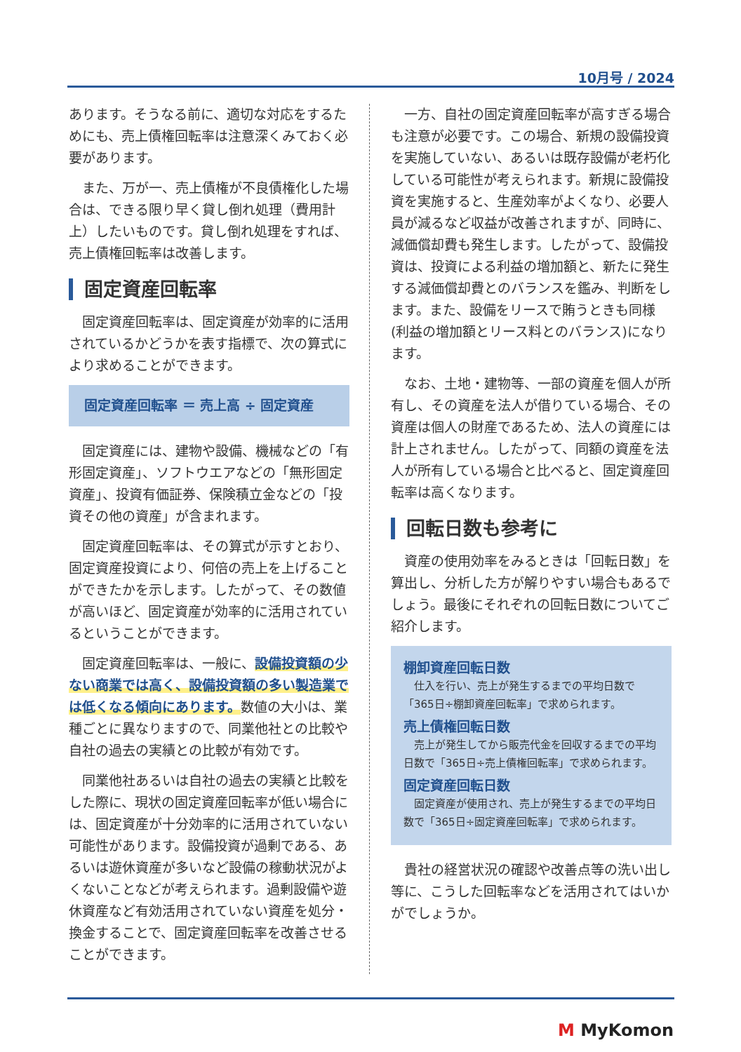10月号 / 2024
あります。そうなる前に、適切な対応をするためにも、売上債権回転率は注意深くみておく必要があります。
また、万が一、売上債権が不良債権化した場合は、できる限り早く貸し倒れ処理（費用計上）したいものです。貸し倒れ処理をすれば、売上債権回転率は改善します。
固定資産回転率
固定資産回転率は、固定資産が効率的に活用されているかどうかを表す指標で、次の算式により求めることができます。
固定資産回転率 ＝ 売上高 ÷ 固定資産
固定資産には、建物や設備、機械などの「有形固定資産」、ソフトウエアなどの「無形固定資産」、投資有価証券、保険積立金などの「投資その他の資産」が含まれます。
固定資産回転率は、その算式が示すとおり、固定資産投資により、何倍の売上を上げることができたかを示します。したがって、その数値が高いほど、固定資産が効率的に活用されているということができます。
固定資産回転率は、一般に、設備投資額の少ない商業では高く、設備投資額の多い製造業では低くなる傾向にあります。数値の大小は、業種ごとに異なりますので、同業他社との比較や自社の過去の実績との比較が有効です。
同業他社あるいは自社の過去の実績と比較をした際に、現状の固定資産回転率が低い場合には、固定資産が十分効率的に活用されていない可能性があります。設備投資が過剰である、あるいは遊休資産が多いなど設備の稼動状況がよくないことなどが考えられます。過剰設備や遊休資産など有効活用されていない資産を処分・換金することで、固定資産回転率を改善させることができます。
一方、自社の固定資産回転率が高すぎる場合も注意が必要です。この場合、新規の設備投資を実施していない、あるいは既存設備が老朽化している可能性が考えられます。新規に設備投資を実施すると、生産効率がよくなり、必要人員が減るなど収益が改善されますが、同時に、減価償却費も発生します。したがって、設備投資は、投資による利益の増加額と、新たに発生する減価償却費とのバランスを鑑み、判断をします。また、設備をリースで賄うときも同様(利益の増加額とリース料とのバランス)になります。
なお、土地・建物等、一部の資産を個人が所有し、その資産を法人が借りている場合、その資産は個人の財産であるため、法人の資産には計上されません。したがって、同額の資産を法人が所有している場合と比べると、固定資産回転率は高くなります。
回転日数も参考に
資産の使用効率をみるときは「回転日数」を算出し、分析した方が解りやすい場合もあるでしょう。最後にそれぞれの回転日数についてご紹介します。
棚卸資産回転日数
仕入を行い、売上が発生するまでの平均日数で「365日÷棚卸資産回転率」で求められます。
売上債権回転日数
売上が発生してから販売代金を回収するまでの平均日数で「365日÷売上債権回転率」で求められます。
固定資産回転日数
固定資産が使用され、売上が発生するまでの平均日数で「365日÷固定資産回転率」で求められます。
貴社の経営状況の確認や改善点等の洗い出し等に、こうした回転率などを活用されてはいかがでしょうか。
M MyKomon